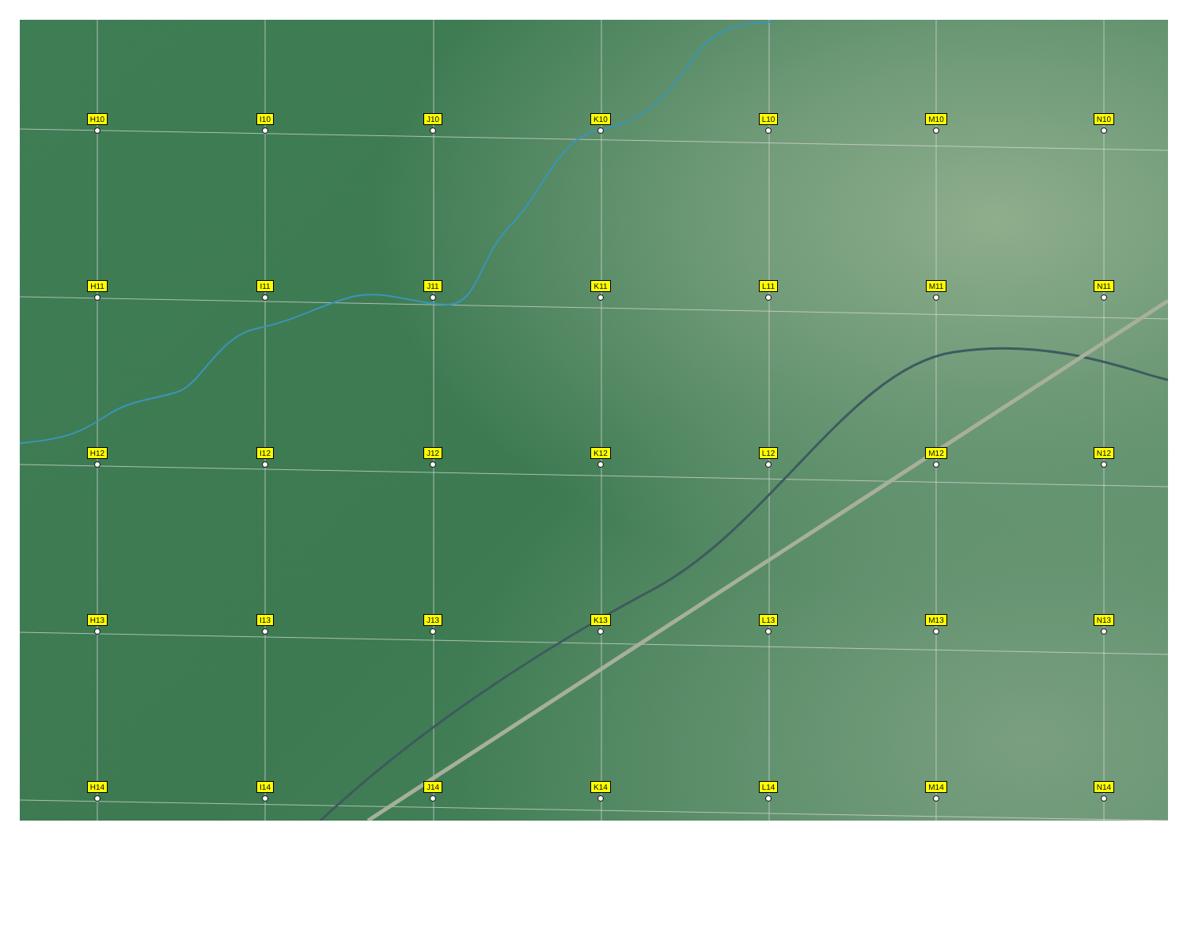H10
I10
J10
K10
L10
M10
N10
H11
I11
J11
K11
L11
M11
N11
H12
I12
J12
K12
L12
M12
N12
H13
I13
J13
K13
L13
M13
N13
H14
I14
J14
K14
L14
M14
N14